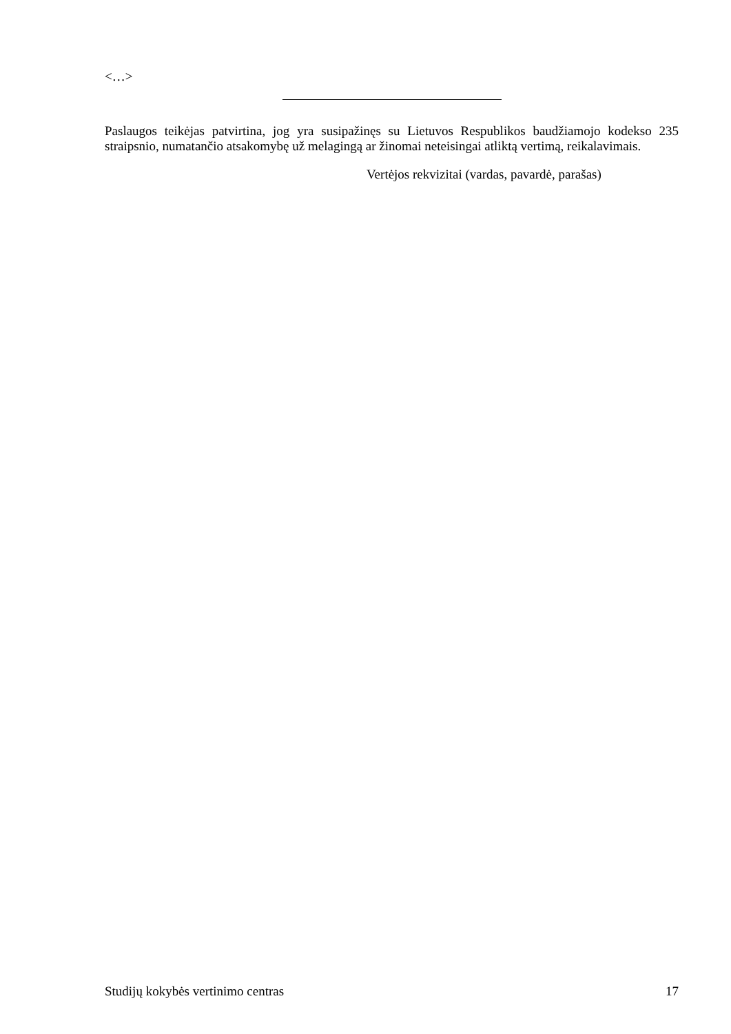<…>
Paslaugos teikėjas patvirtina, jog yra susipažinęs su Lietuvos Respublikos baudžiamojo kodekso 235 straipsnio, numatančio atsakomybę už melagingą ar žinomai neteisingai atliktą vertimą, reikalavimais.
Vertėjos rekvizitai (vardas, pavardė, parašas)
Studijų kokybės vertinimo centras 17